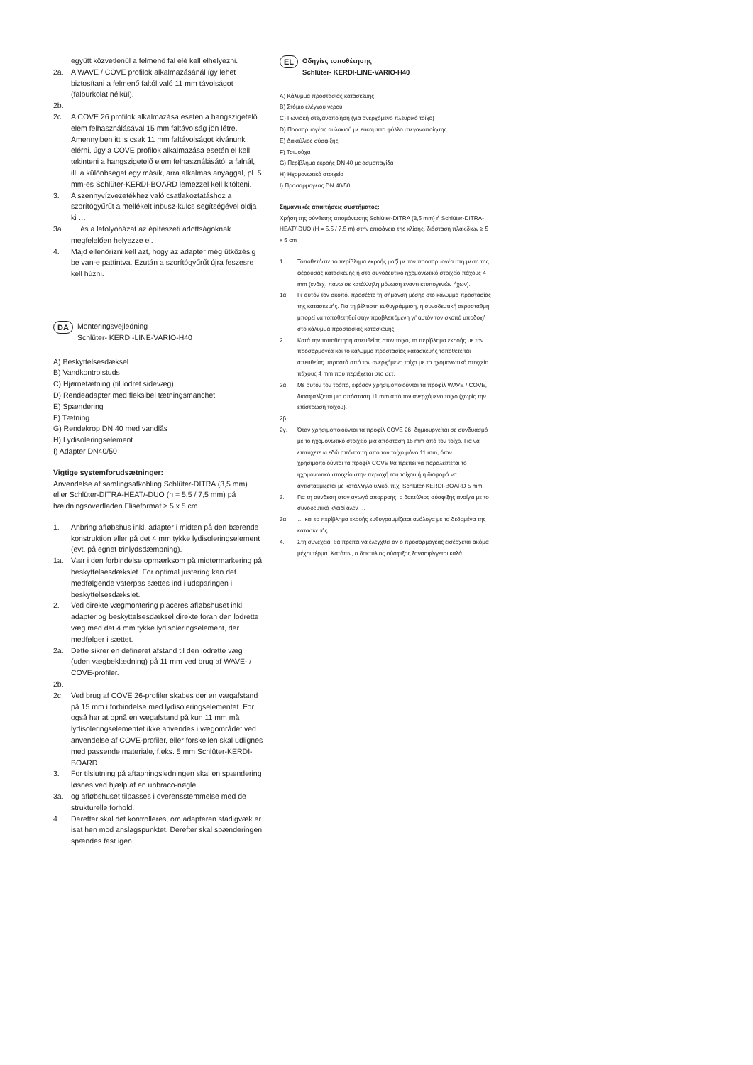együtt közvetlenül a felmenő fal elé kell elhelyezni.
2a. A WAVE / COVE profilok alkalmazásánál így lehet biztosítani a felmenő faltól való 11 mm távolságot (falburkolat nélkül).
2b.
2c. A COVE 26 profilok alkalmazása esetén a hangszigetelő elem felhasználásával 15 mm faltávolság jön létre. Amennyiben itt is csak 11 mm faltávolságot kívánunk elérni, úgy a COVE profilok alkalmazása esetén el kell tekinteni a hangszigetelő elem felhasználásától a falnál, ill. a különbséget egy másik, arra alkalmas anyaggal, pl. 5 mm-es Schlüter-KERDI-BOARD lemezzel kell kitölteni.
3. A szennyvízvezetékhez való csatlakoztatáshoz a szorítógyűrűt a mellékelt inbusz-kulcs segítségével oldja ki …
3a. … és a lefolyóházat az építészeti adottságoknak megfelelően helyezze el.
4. Majd ellenőrizni kell azt, hogy az adapter még ütközésig be van-e pattintva. Ezután a szorítógyűrűt újra feszesre kell húzni.
DA Monteringsvejledning
Schlüter- KERDI-LINE-VARIO-H40
A) Beskyttelsesdæksel
B) Vandkontrolstuds
C) Hjørnetætning (til lodret sidevæg)
D) Rendeadapter med fleksibel tætningsmanchet
E) Spændering
F) Tætning
G) Rendekrop DN 40 med vandlås
H) Lydisoleringselement
I) Adapter DN40/50
Vigtige systemforudsætninger:
Anvendelse af samlingsafkobling Schlüter-DITRA (3,5 mm) eller Schlüter-DITRA-HEAT/-DUO (h = 5,5 / 7,5 mm) på hældningsoverfladen Fliseformat ≥ 5 x 5 cm
1. Anbring afløbshus inkl. adapter i midten på den bærende konstruktion eller på det 4 mm tykke lydisoleringselement (evt. på egnet trinlydsdæmpning).
1a. Vær i den forbindelse opmærksom på midtermarkering på beskyttelsesdækslet. For optimal justering kan det medfølgende vaterpas sættes ind i udsparingen i beskyttelsesdækslet.
2. Ved direkte vægmontering placeres afløbshuset inkl. adapter og beskyttelsesdæksel direkte foran den lodrette væg med det 4 mm tykke lydisoleringselement, der medfølger i sættet.
2a. Dette sikrer en defineret afstand til den lodrette væg (uden vægbeklædning) på 11 mm ved brug af WAVE- / COVE-profiler.
2b.
2c. Ved brug af COVE 26-profiler skabes der en vægafstand på 15 mm i forbindelse med lydisoleringselementet. For også her at opnå en vægafstand på kun 11 mm må lydisoleringselementet ikke anvendes i vægområdet ved anvendelse af COVE-profiler, eller forskellen skal udlignes med passende materiale, f.eks. 5 mm Schlüter-KERDI-BOARD.
3. For tilslutning på aftapningsledningen skal en spændering løsnes ved hjælp af en unbraco-nøgle …
3a. og afløbshuset tilpasses i overensstemmelse med de strukturelle forhold.
4. Derefter skal det kontrolleres, om adapteren stadigvæk er isat hen mod anslagspunktet. Derefter skal spænderingen spændes fast igen.
EL Οδηγίες τοποθέτησης
Schlüter- KERDI-LINE-VARIO-H40
A) Κάλυμμα προστασίας κατασκευής
B) Στόμιο ελέγχου νερού
C) Γωνιακή στεγανοποίηση (για ανερχόμενο πλευρικό τοίχο)
D) Προσαρμογέας αυλακιού με εύκαμπτο φύλλο στεγανοποίησης
E) Δακτύλιος σύσφιξης
F) Τσιμούχα
G) Περίβλημα εκροής DN 40 με οσμοπαγίδα
H) Ηχομονωτικό στοιχείο
I) Προσαρμογέας DN 40/50
Σημαντικές απαιτήσεις συστήματος:
Χρήση της σύνθετης απομόνωσης Schlüter-DITRA (3,5 mm) ή Schlüter-DITRA-HEAT/-DUO (H = 5,5 / 7,5 m) στην επιφάνεια της κλίσης, διάσταση πλακιδίων ≥ 5 x 5 cm
1. Τοποθετήστε το περίβλημα εκροής μαζί με τον προσαρμογέα στη μέση της φέρουσας κατασκευής ή στο συνοδευτικό ηχομονωτικό στοιχείο πάχους 4 mm (ενδεχ. πάνω σε κατάλληλη μόνωση έναντι κτυπογενών ήχων).
1α. Γι' αυτόν τον σκοπό, προσέξτε τη σήμανση μέσης στο κάλυμμα προστασίας της κατασκευής. Για τη βέλτιστη ευθυγράμμιση, η συνοδευτική αεροστάθμη μπορεί να τοποθετηθεί στην προβλεπόμενη γι' αυτόν τον σκοπό υποδοχή στο κάλυμμα προστασίας κατασκευής.
2. Κατά την τοποθέτηση απευθείας στον τοίχο, το περίβλημα εκροής με τον προσαρμογέα και το κάλυμμα προστασίας κατασκευής τοποθετείται απευθείας μπροστά από τον ανερχόμενο τοίχο με το ηχομονωτικό στοιχείο πάχους 4 mm που περιέχεται στο σετ.
2α. Με αυτόν τον τρόπο, εφόσον χρησιμοποιούνται τα προφίλ WAVE / COVE, διασφαλίζεται μια απόσταση 11 mm από τον ανερχόμενο τοίχο (χωρίς την επίστρωση τοίχου).
2β.
2γ. Όταν χρησιμοποιούνται τα προφίλ COVE 26, δημιουργείται σε συνδυασμό με το ηχομονωτικό στοιχείο μια απόσταση 15 mm από τον τοίχο. Για να επιτύχετε κι εδώ απόσταση από τον τοίχο μόνο 11 mm, όταν χρησιμοποιούνται τα προφίλ COVE θα πρέπει να παραλείπεται το ηχομονωτικό στοιχείο στην περιοχή του τοίχου ή η διαφορά να αντισταθμίζεται με κατάλληλο υλικό, π.χ. Schlüter-KERDI-BOARD 5 mm.
3. Για τη σύνδεση στον αγωγό απορροής, ο δακτύλιος σύσφιξης ανοίγει με το συνοδευτικό κλειδί άλεν …
3α. … και το περίβλημα εκροής ευθυγραμμίζεται ανάλογα με τα δεδομένα της κατασκευής.
4. Στη συνέχεια, θα πρέπει να ελεγχθεί αν ο προσαρμογέας εισέρχεται ακόμα μέχρι τέρμα. Κατόπιν, ο δακτύλιος σύσφιξης ξανασφίγγεται καλά.